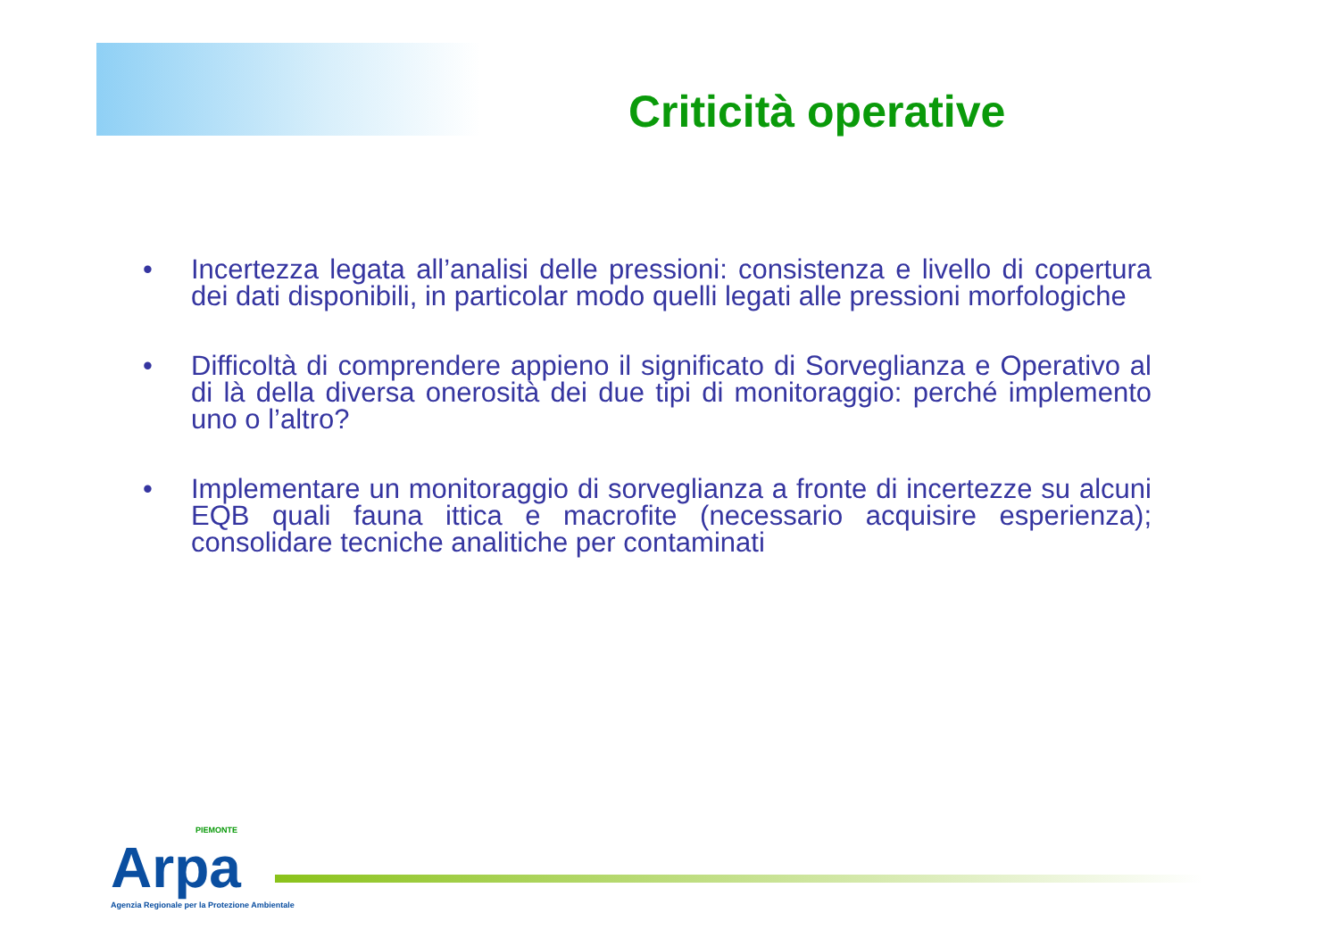Criticità operative
• Incertezza legata all’analisi delle pressioni: consistenza e livello di copertura dei dati disponibili, in particolar modo quelli legati alle pressioni morfologiche
• Difficoltà di comprendere appieno il significato di Sorveglianza e Operativo al di là della diversa onerosità dei due tipi di monitoraggio: perché implemento uno o l’altro?
• Implementare un monitoraggio di sorveglianza a fronte di incertezze su alcuni EQB quali fauna ittica e macrofite (necessario acquisire esperienza); consolidare tecniche analitiche per contaminati
PIEMONTE
Arpa
Agenzia Regionale per la Protezione Ambientale